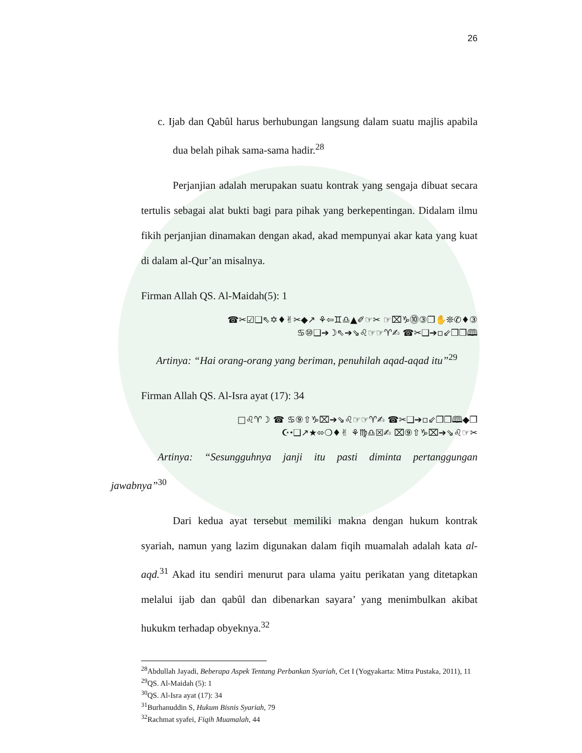26
c. Ijab dan Qabûl harus berhubungan langsung dalam suatu majlis apabila dua belah pihak sama-sama hadir.<sup>28</sup>
Perjanjian adalah merupakan suatu kontrak yang sengaja dibuat secara tertulis sebagai alat bukti bagi para pihak yang berkepentingan. Didalam ilmu fikih perjanjian dinamakan dengan akad, akad mempunyai akar kata yang kuat di dalam al-Qur’an misalnya.
Firman Allah QS. Al-Maidah(5): 1
☎✂☑❑⇖✡♦✌✂◆↗ ⚘⇦♊♎▲✐☞✂ ☞⌧♑⓾③❒✋❊✆♦③
♋⑩❑➔☽⇖➔⇘♌☞☞♈✍ ☎✂❑➔▫⇙❒❒🕮
Artinya: “Hai orang-orang yang beriman, penuhilah aqad-aqad itu”<sup>29</sup>
Firman Allah QS. Al-Isra ayat (17): 34
□♌♈☽ ☎ ♋⑨⇧♑⌧➔⇘♌☞☞♈✍ ☎✂❑➔▫⇙❒❒🕮◆❒
☪⬩❑↗★⬄❍♦✌ ⚘♍♎☒✍ ⌧⑨⇧♑⌧➔⇘♌☞✂
Artinya: “Sesungguhnya janji itu pasti diminta pertanggungan jawabnya”<sup>30</sup>
Dari kedua ayat tersebut memiliki makna dengan hukum kontrak syariah, namun yang lazim digunakan dalam fiqih muamalah adalah kata al-aqd.<sup>31</sup> Akad itu sendiri menurut para ulama yaitu perikatan yang ditetapkan melalui ijab dan qabûl dan dibenarkan sayara’ yang menimbulkan akibat hukukm terhadap obyeknya.<sup>32</sup>
<sup>28</sup> Abdullah Jayadi, Beberapa Aspek Tentang Perbankan Syariah, Cet I (Yogyakarta: Mitra Pustaka, 2011), 11
<sup>29</sup> QS. Al-Maidah (5): 1
<sup>30</sup> QS. Al-Isra ayat (17): 34
<sup>31</sup> Burhanuddin S, Hukum Bisnis Syariah, 79
<sup>32</sup> Rachmat syafei, Fiqih Muamalah, 44